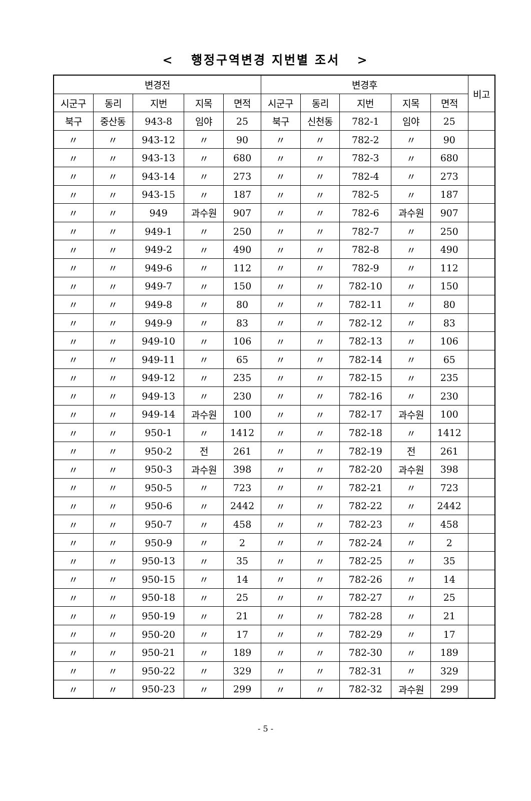< 행정구역변경 지번별 조서 >
| 변경전 | | | | | 변경후 | | | | | 비고 |
| --- | --- | --- | --- | --- | --- | --- | --- | --- | --- | --- |
| 시군구 | 동리 | 지번 | 지목 | 면적 | 시군구 | 동리 | 지번 | 지목 | 면적 | |
| 북구 | 중산동 | 943-8 | 임야 | 25 | 북구 | 신천동 | 782-1 | 임야 | 25 | |
| 〃 | 〃 | 943-12 | 〃 | 90 | 〃 | 〃 | 782-2 | 〃 | 90 | |
| 〃 | 〃 | 943-13 | 〃 | 680 | 〃 | 〃 | 782-3 | 〃 | 680 | |
| 〃 | 〃 | 943-14 | 〃 | 273 | 〃 | 〃 | 782-4 | 〃 | 273 | |
| 〃 | 〃 | 943-15 | 〃 | 187 | 〃 | 〃 | 782-5 | 〃 | 187 | |
| 〃 | 〃 | 949 | 과수원 | 907 | 〃 | 〃 | 782-6 | 과수원 | 907 | |
| 〃 | 〃 | 949-1 | 〃 | 250 | 〃 | 〃 | 782-7 | 〃 | 250 | |
| 〃 | 〃 | 949-2 | 〃 | 490 | 〃 | 〃 | 782-8 | 〃 | 490 | |
| 〃 | 〃 | 949-6 | 〃 | 112 | 〃 | 〃 | 782-9 | 〃 | 112 | |
| 〃 | 〃 | 949-7 | 〃 | 150 | 〃 | 〃 | 782-10 | 〃 | 150 | |
| 〃 | 〃 | 949-8 | 〃 | 80 | 〃 | 〃 | 782-11 | 〃 | 80 | |
| 〃 | 〃 | 949-9 | 〃 | 83 | 〃 | 〃 | 782-12 | 〃 | 83 | |
| 〃 | 〃 | 949-10 | 〃 | 106 | 〃 | 〃 | 782-13 | 〃 | 106 | |
| 〃 | 〃 | 949-11 | 〃 | 65 | 〃 | 〃 | 782-14 | 〃 | 65 | |
| 〃 | 〃 | 949-12 | 〃 | 235 | 〃 | 〃 | 782-15 | 〃 | 235 | |
| 〃 | 〃 | 949-13 | 〃 | 230 | 〃 | 〃 | 782-16 | 〃 | 230 | |
| 〃 | 〃 | 949-14 | 과수원 | 100 | 〃 | 〃 | 782-17 | 과수원 | 100 | |
| 〃 | 〃 | 950-1 | 〃 | 1412 | 〃 | 〃 | 782-18 | 〃 | 1412 | |
| 〃 | 〃 | 950-2 | 전 | 261 | 〃 | 〃 | 782-19 | 전 | 261 | |
| 〃 | 〃 | 950-3 | 과수원 | 398 | 〃 | 〃 | 782-20 | 과수원 | 398 | |
| 〃 | 〃 | 950-5 | 〃 | 723 | 〃 | 〃 | 782-21 | 〃 | 723 | |
| 〃 | 〃 | 950-6 | 〃 | 2442 | 〃 | 〃 | 782-22 | 〃 | 2442 | |
| 〃 | 〃 | 950-7 | 〃 | 458 | 〃 | 〃 | 782-23 | 〃 | 458 | |
| 〃 | 〃 | 950-9 | 〃 | 2 | 〃 | 〃 | 782-24 | 〃 | 2 | |
| 〃 | 〃 | 950-13 | 〃 | 35 | 〃 | 〃 | 782-25 | 〃 | 35 | |
| 〃 | 〃 | 950-15 | 〃 | 14 | 〃 | 〃 | 782-26 | 〃 | 14 | |
| 〃 | 〃 | 950-18 | 〃 | 25 | 〃 | 〃 | 782-27 | 〃 | 25 | |
| 〃 | 〃 | 950-19 | 〃 | 21 | 〃 | 〃 | 782-28 | 〃 | 21 | |
| 〃 | 〃 | 950-20 | 〃 | 17 | 〃 | 〃 | 782-29 | 〃 | 17 | |
| 〃 | 〃 | 950-21 | 〃 | 189 | 〃 | 〃 | 782-30 | 〃 | 189 | |
| 〃 | 〃 | 950-22 | 〃 | 329 | 〃 | 〃 | 782-31 | 〃 | 329 | |
| 〃 | 〃 | 950-23 | 〃 | 299 | 〃 | 〃 | 782-32 | 과수원 | 299 | |
- 5 -